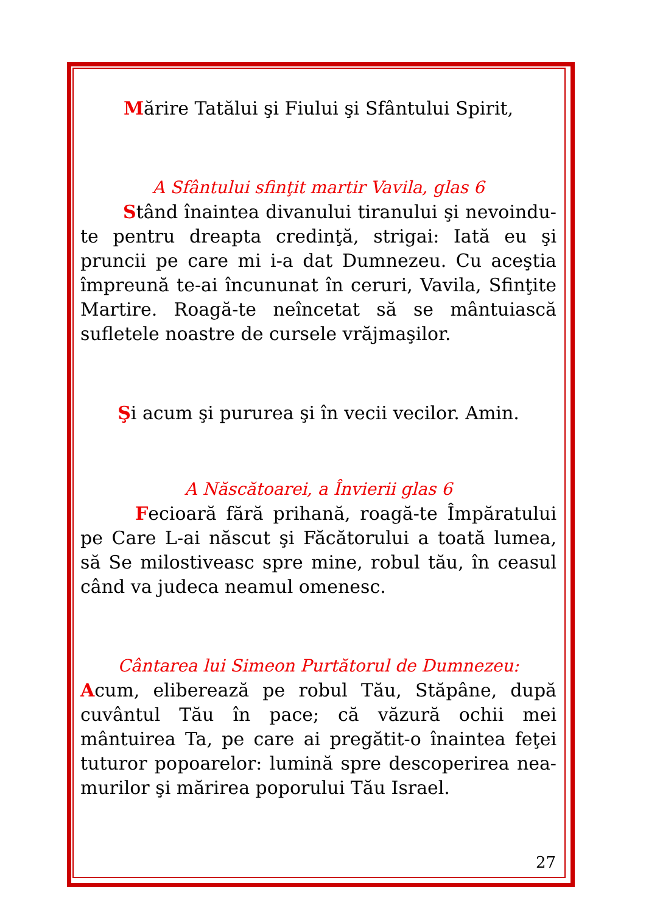Mărire Tatălui şi Fiului şi Sfântului Spirit,
A Sfântului sfinţit martir Vavila, glas 6
Stând înaintea divanului tiranului şi nevoindu-te pentru dreapta credinţă, strigai: Iată eu şi pruncii pe care mi i-a dat Dumnezeu. Cu aceştia împreună te-ai încununat în ceruri, Vavila, Sfinţite Martire. Roagă-te neîncetat să se mântuiască sufletele noastre de cursele vrăjmaşilor.
Şi acum şi pururea şi în vecii vecilor. Amin.
A Născătoarei, a Învierii glas 6
Fecioară fără prihană, roagă-te Împăratului pe Care L-ai născut şi Făcătorului a toată lumea, să Se milostiveasc spre mine, robul tău, în ceasul când va judeca neamul omenesc.
Cântarea lui Simeon Purtătorul de Dumnezeu:
Acum, eliberează pe robul Tău, Stăpâne, după cuvântul Tău în pace; că văzură ochii mei mântuirea Ta, pe care ai pregătit-o înaintea feţei tuturor popoarelor: lumină spre descoperirea nea-murilor şi mărirea poporului Tău Israel.
27